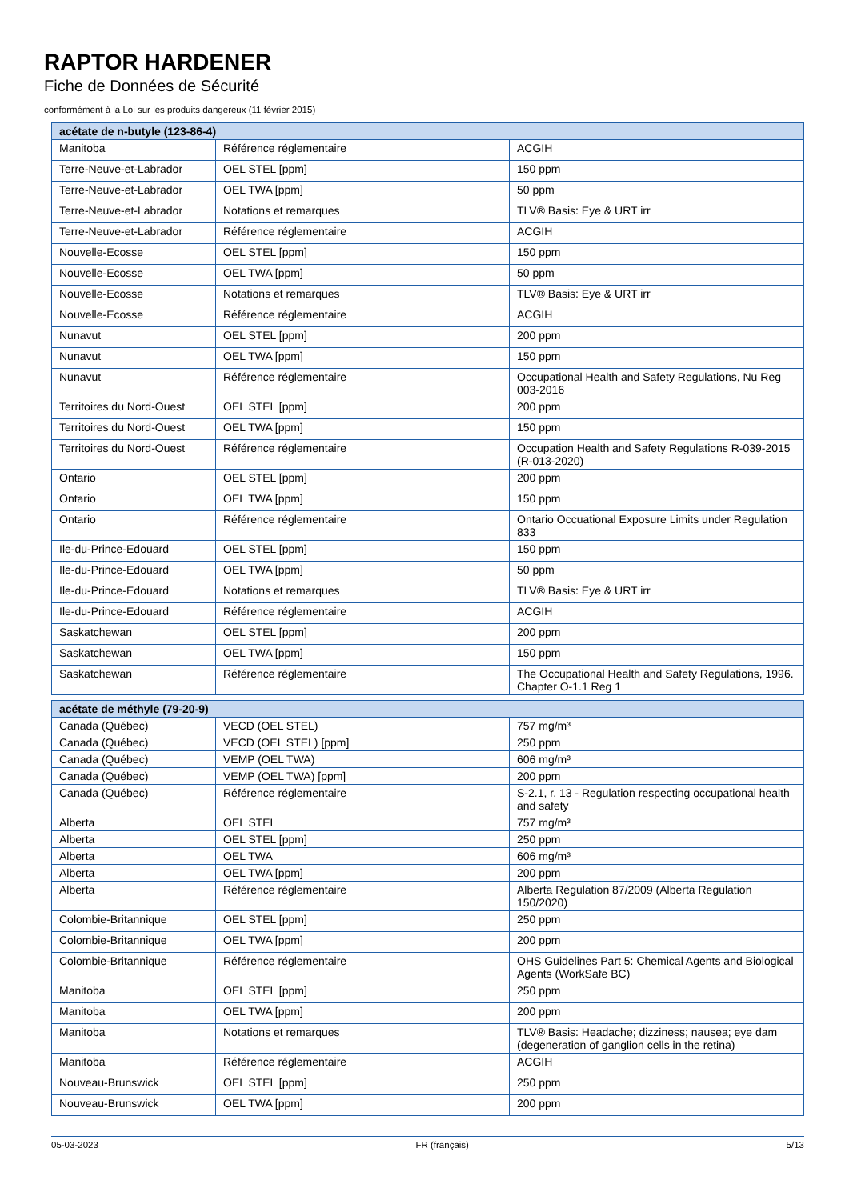RAPTOR HARDENER
Fiche de Données de Sécurité
conformément à la Loi sur les produits dangereux (11 février 2015)
| acétate de n-butyle (123-86-4) | | |
| --- | --- | --- |
| Manitoba | Référence réglementaire | ACGIH |
| Terre-Neuve-et-Labrador | OEL STEL [ppm] | 150 ppm |
| Terre-Neuve-et-Labrador | OEL TWA [ppm] | 50 ppm |
| Terre-Neuve-et-Labrador | Notations et remarques | TLV® Basis: Eye & URT irr |
| Terre-Neuve-et-Labrador | Référence réglementaire | ACGIH |
| Nouvelle-Ecosse | OEL STEL [ppm] | 150 ppm |
| Nouvelle-Ecosse | OEL TWA [ppm] | 50 ppm |
| Nouvelle-Ecosse | Notations et remarques | TLV® Basis: Eye & URT irr |
| Nouvelle-Ecosse | Référence réglementaire | ACGIH |
| Nunavut | OEL STEL [ppm] | 200 ppm |
| Nunavut | OEL TWA [ppm] | 150 ppm |
| Nunavut | Référence réglementaire | Occupational Health and Safety Regulations, Nu Reg 003-2016 |
| Territoires du Nord-Ouest | OEL STEL [ppm] | 200 ppm |
| Territoires du Nord-Ouest | OEL TWA [ppm] | 150 ppm |
| Territoires du Nord-Ouest | Référence réglementaire | Occupation Health and Safety Regulations R-039-2015 (R-013-2020) |
| Ontario | OEL STEL [ppm] | 200 ppm |
| Ontario | OEL TWA [ppm] | 150 ppm |
| Ontario | Référence réglementaire | Ontario Occuational Exposure Limits under Regulation 833 |
| Ile-du-Prince-Edouard | OEL STEL [ppm] | 150 ppm |
| Ile-du-Prince-Edouard | OEL TWA [ppm] | 50 ppm |
| Ile-du-Prince-Edouard | Notations et remarques | TLV® Basis: Eye & URT irr |
| Ile-du-Prince-Edouard | Référence réglementaire | ACGIH |
| Saskatchewan | OEL STEL [ppm] | 200 ppm |
| Saskatchewan | OEL TWA [ppm] | 150 ppm |
| Saskatchewan | Référence réglementaire | The Occupational Health and Safety Regulations, 1996. Chapter O-1.1 Reg 1 |
| acétate de méthyle (79-20-9) | | |
| --- | --- | --- |
| Canada (Québec) | VECD (OEL STEL) | 757 mg/m³ |
| Canada (Québec) | VECD (OEL STEL) [ppm] | 250 ppm |
| Canada (Québec) | VEMP (OEL TWA) | 606 mg/m³ |
| Canada (Québec) | VEMP (OEL TWA) [ppm] | 200 ppm |
| Canada (Québec) | Référence réglementaire | S-2.1, r. 13 - Regulation respecting occupational health and safety |
| Alberta | OEL STEL | 757 mg/m³ |
| Alberta | OEL STEL [ppm] | 250 ppm |
| Alberta | OEL TWA | 606 mg/m³ |
| Alberta | OEL TWA [ppm] | 200 ppm |
| Alberta | Référence réglementaire | Alberta Regulation 87/2009 (Alberta Regulation 150/2020) |
| Colombie-Britannique | OEL STEL [ppm] | 250 ppm |
| Colombie-Britannique | OEL TWA [ppm] | 200 ppm |
| Colombie-Britannique | Référence réglementaire | OHS Guidelines Part 5: Chemical Agents and Biological Agents (WorkSafe BC) |
| Manitoba | OEL STEL [ppm] | 250 ppm |
| Manitoba | OEL TWA [ppm] | 200 ppm |
| Manitoba | Notations et remarques | TLV® Basis: Headache; dizziness; nausea; eye dam (degeneration of ganglion cells in the retina) |
| Manitoba | Référence réglementaire | ACGIH |
| Nouveau-Brunswick | OEL STEL [ppm] | 250 ppm |
| Nouveau-Brunswick | OEL TWA [ppm] | 200 ppm |
05-03-2023 FR (français) 5/13